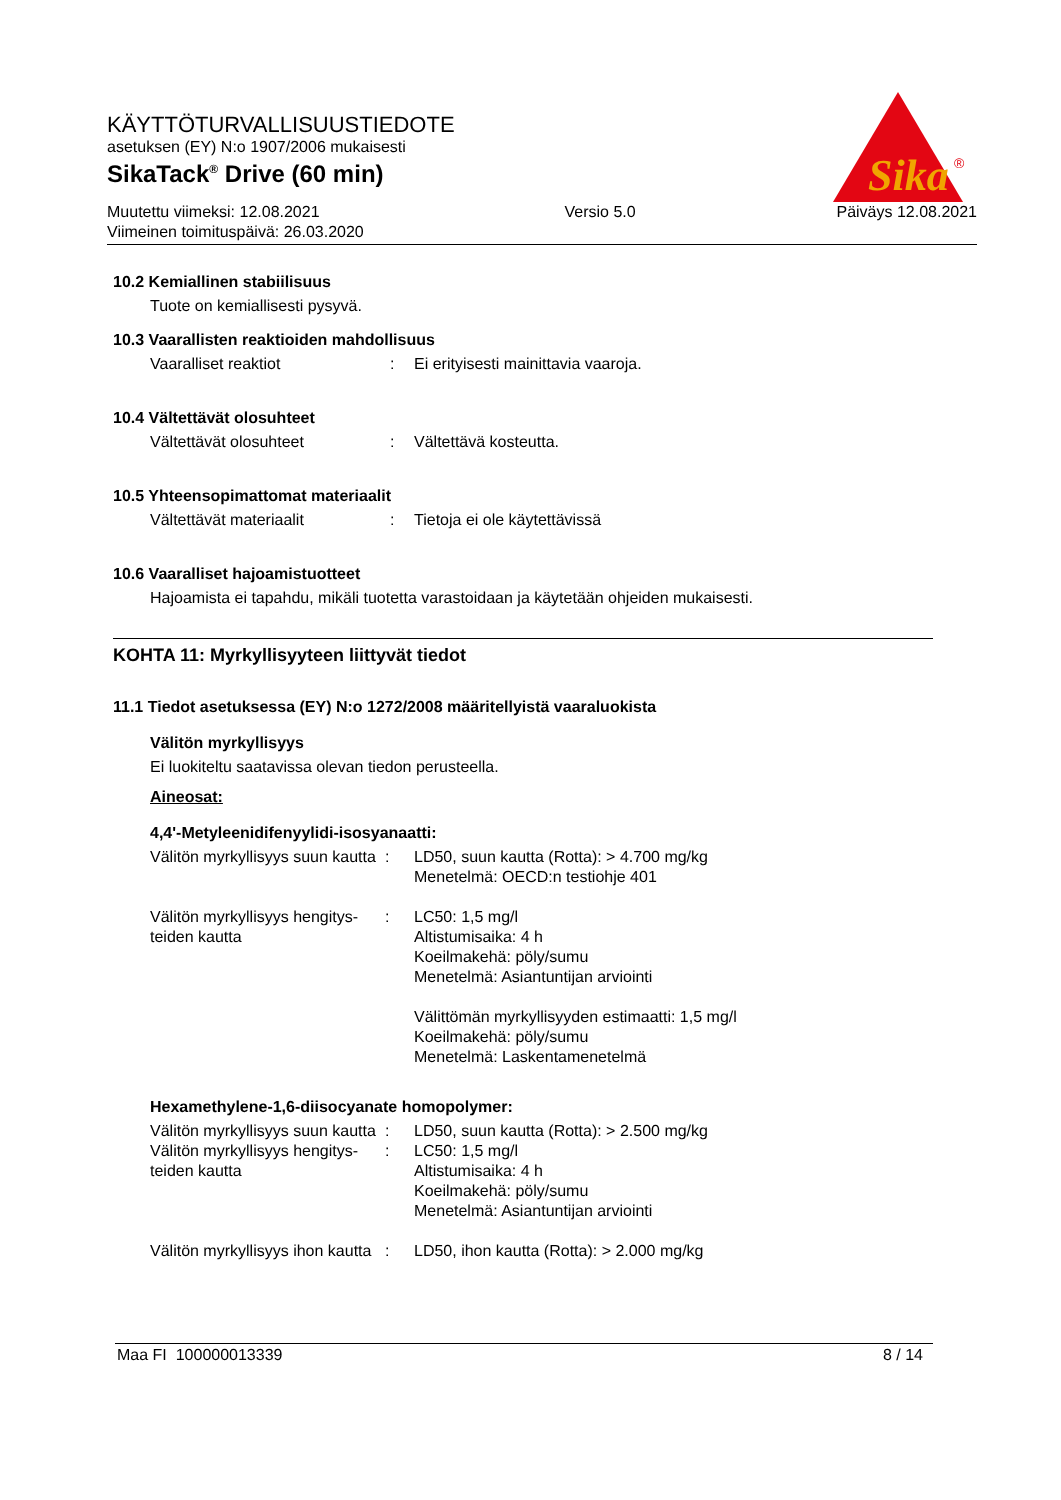KÄYTTÖTURVALLISUUSTIEDOTE
asetuksen (EY) N:o 1907/2006 mukaisesti
SikaTack<sup>®</sup> Drive (60 min)
Muutettu viimeksi: 12.08.2021
Viimeinen toimituspäivä: 26.03.2020
Versio 5.0 Päiväys 12.08.2021
Sika
®
10.2 Kemiallinen stabiilisuus
Tuote on kemiallisesti pysyvä.
10.3 Vaarallisten reaktioiden mahdollisuus
Vaaralliset reaktiot : Ei erityisesti mainittavia vaaroja.
10.4 Vältettävät olosuhteet
Vältettävät olosuhteet : Vältettävä kosteutta.
10.5 Yhteensopimattomat materiaalit
Vältettävät materiaalit : Tietoja ei ole käytettävissä
10.6 Vaaralliset hajoamistuotteet
Hajoamista ei tapahdu, mikäli tuotetta varastoidaan ja käytetään ohjeiden mukaisesti.
KOHTA 11: Myrkyllisyyteen liittyvät tiedot
11.1 Tiedot asetuksessa (EY) N:o 1272/2008 määritellyistä vaaraluokista
Välitön myrkyllisyys
Ei luokiteltu saatavissa olevan tiedon perusteella.
Aineosat:
4,4'-Metyleenidifenyylidi-isosyanaatti:
Välitön myrkyllisyys suun kautta
: LD50, suun kautta (Rotta): > 4.700 mg/kg
Menetelmä: OECD:n testiohje 401
Välitön myrkyllisyys hengitys-teiden kautta
: LC50: 1,5 mg/l
Altistumisaika: 4 h
Koeilmakehä: pöly/sumu
Menetelmä: Asiantuntijan arviointi
Välittömän myrkyllisyyden estimaatti: 1,5 mg/l
Koeilmakehä: pöly/sumu
Menetelmä: Laskentamenetelmä
Hexamethylene-1,6-diisocyanate homopolymer:
Välitön myrkyllisyys suun kautta
: LD50, suun kautta (Rotta): > 2.500 mg/kg
Välitön myrkyllisyys hengitys-teiden kautta
: LC50: 1,5 mg/l
Altistumisaika: 4 h
Koeilmakehä: pöly/sumu
Menetelmä: Asiantuntijan arviointi
Välitön myrkyllisyys ihon kautta
: LD50, ihon kautta (Rotta): > 2.000 mg/kg
Maa FI 100000013339 8 / 14